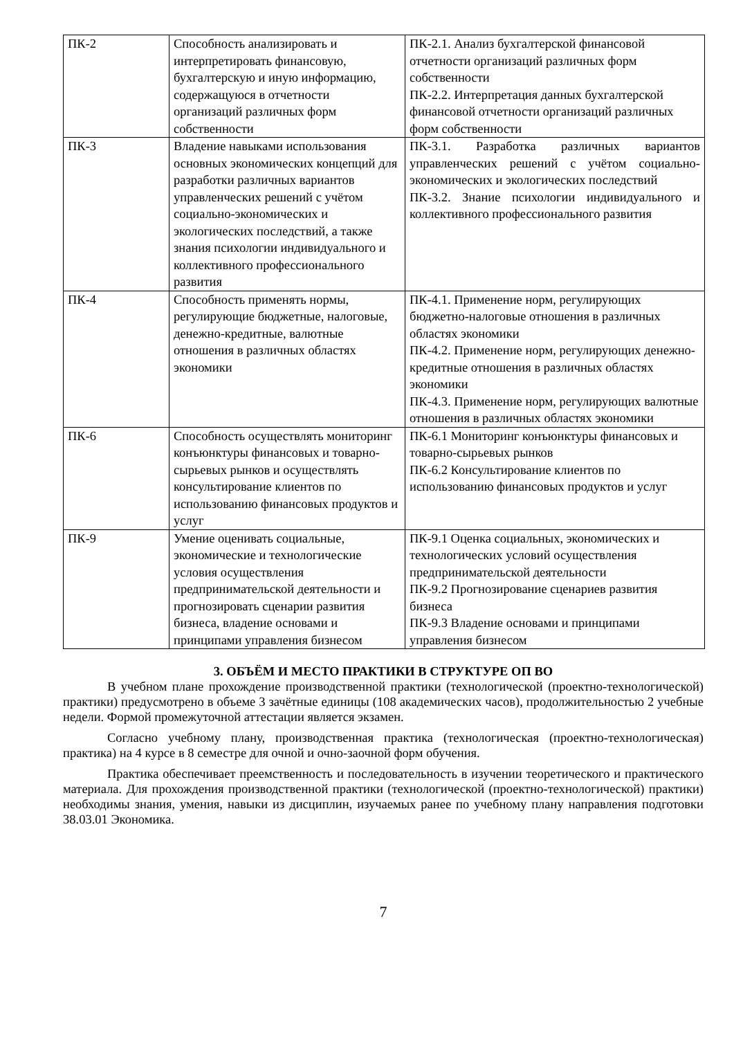| ПК-2 | Способность анализировать и интерпретировать финансовую, бухгалтерскую и иную информацию, содержащуюся в отчетности организаций различных форм собственности | ПК-2.1. Анализ бухгалтерской финансовой отчетности организаций различных форм собственности ПК-2.2. Интерпретация данных бухгалтерской финансовой отчетности организаций различных форм собственности |
| ПК-3 | Владение навыками использования основных экономических концепций для разработки различных вариантов управленческих решений с учётом социально-экономических и экологических последствий, а также знания психологии индивидуального и коллективного профессионального развития | ПК-3.1. Разработка различных вариантов управленческих решений с учётом социально-экономических и экологических последствий ПК-3.2. Знание психологии индивидуального и коллективного профессионального развития |
| ПК-4 | Способность применять нормы, регулирующие бюджетные, налоговые, денежно-кредитные, валютные отношения в различных областях экономики | ПК-4.1. Применение норм, регулирующих бюджетно-налоговые отношения в различных областях экономики ПК-4.2. Применение норм, регулирующих денежно-кредитные отношения в различных областях экономики ПК-4.3. Применение норм, регулирующих валютные отношения в различных областях экономики |
| ПК-6 | Способность осуществлять мониторинг конъюнктуры финансовых и товарно-сырьевых рынков и осуществлять консультирование клиентов по использованию финансовых продуктов и услуг | ПК-6.1 Мониторинг конъюнктуры финансовых и товарно-сырьевых рынков ПК-6.2 Консультирование клиентов по использованию финансовых продуктов и услуг |
| ПК-9 | Умение оценивать социальные, экономические и технологические условия осуществления предпринимательской деятельности и прогнозировать сценарии развития бизнеса, владение основами и принципами управления бизнесом | ПК-9.1 Оценка социальных, экономических и технологических условий осуществления предпринимательской деятельности ПК-9.2 Прогнозирование сценариев развития бизнеса ПК-9.3 Владение основами и принципами управления бизнесом |
3. ОБЪЁМ И МЕСТО ПРАКТИКИ В СТРУКТУРЕ ОП ВО
В учебном плане прохождение производственной практики (технологической (проектно-технологической) практики) предусмотрено в объеме 3 зачётные единицы (108 академических часов), продолжительностью 2 учебные недели. Формой промежуточной аттестации является экзамен.
Согласно учебному плану, производственная практика (технологическая (проектно-технологическая) практика) на 4 курсе в 8 семестре для очной и очно-заочной форм обучения.
Практика обеспечивает преемственность и последовательность в изучении теоретического и практического материала. Для прохождения производственной практики (технологической (проектно-технологической) практики) необходимы знания, умения, навыки из дисциплин, изучаемых ранее по учебному плану направления подготовки 38.03.01 Экономика.
7